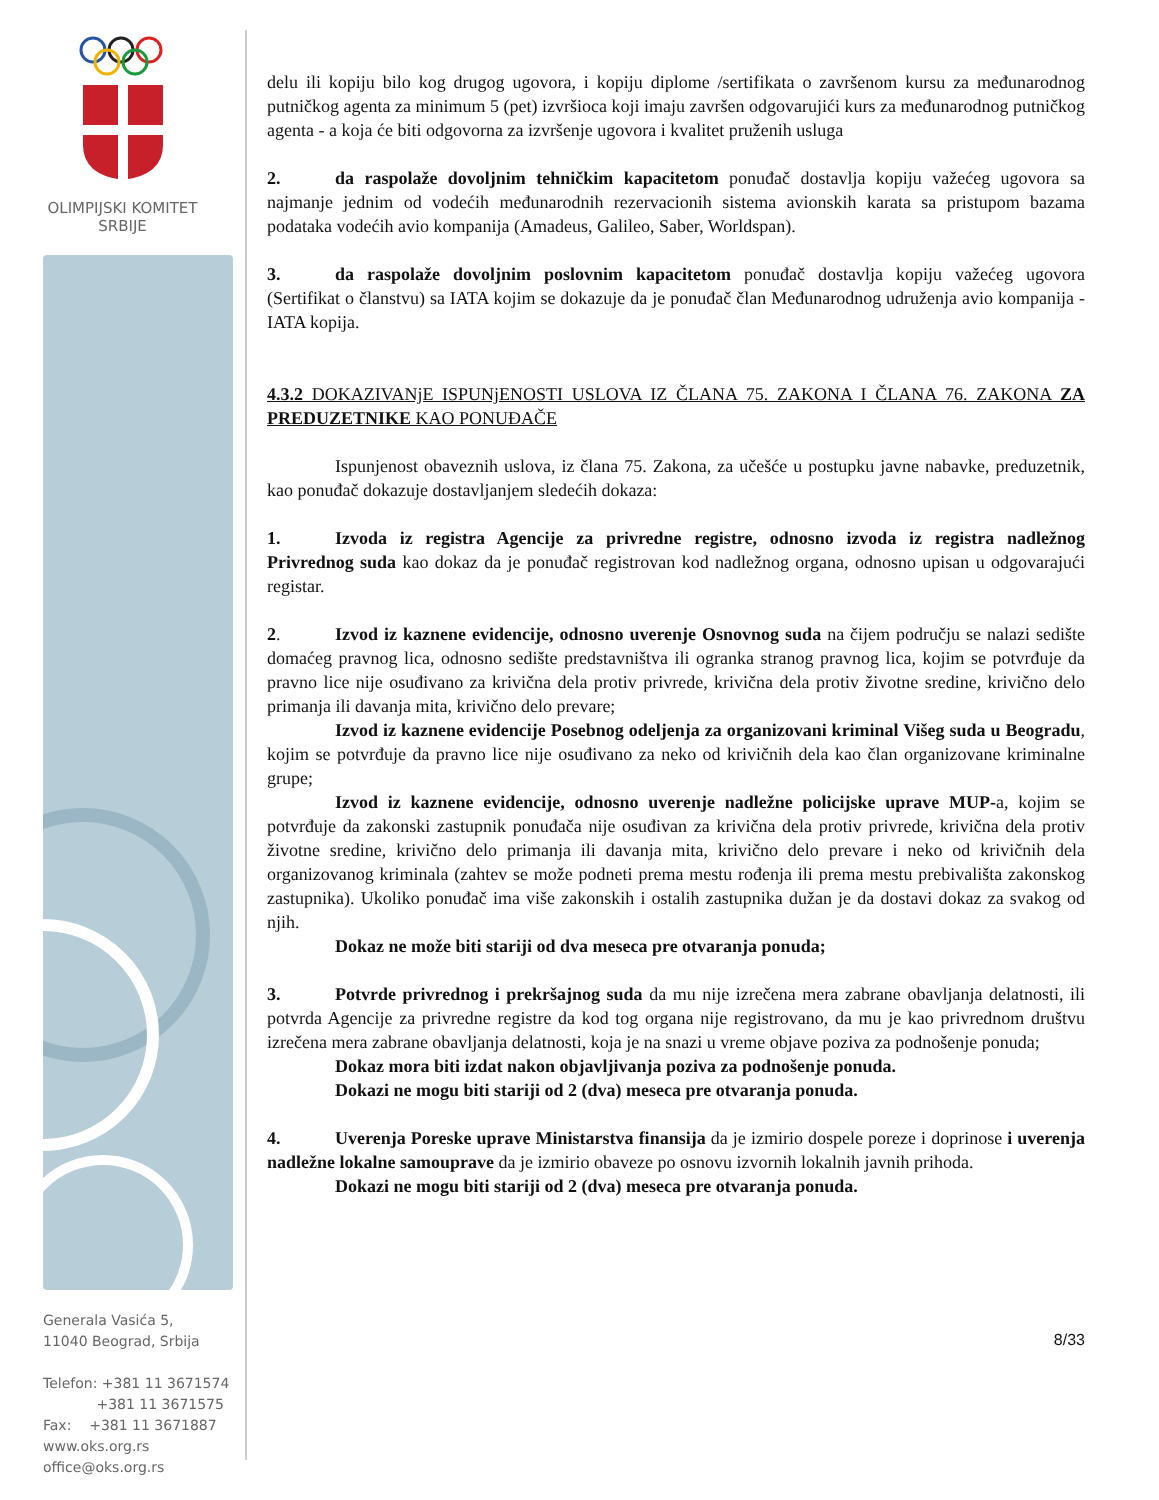OLIMPIJSKI KOMITET
SRBIJE
Generala Vasića 5,
11040 Beograd, Srbija
Telefon: +381 11 3671574
+381 11 3671575
Fax: +381 11 3671887
www.oks.org.rs
office@oks.org.rs
delu ili kopiju bilo kog drugog ugovora, i kopiju diplome /sertifikata o završenom kursu za međunarodnog putničkog agenta za minimum 5 (pet) izvršioca koji imaju završen odgovarujići kurs za međunarodnog putničkog agenta - a koja će biti odgovorna za izvršenje ugovora i kvalitet pruženih usluga
2. da raspolaže dovoljnim tehničkim kapacitetom ponuđač dostavlja kopiju važećeg ugovora sa najmanje jednim od vodećih međunarodnih rezervacionih sistema avionskih karata sa pristupom bazama podataka vodećih avio kompanija (Amadeus, Galileo, Saber, Worldspan).
3. da raspolaže dovoljnim poslovnim kapacitetom ponuđač dostavlja kopiju važećeg ugovora (Sertifikat o članstvu) sa IATA kojim se dokazuje da je ponuđač član Međunarodnog udruženja avio kompanija - IATA kopija.
4.3.2 DOKAZIVANjE ISPUNjENOSTI USLOVA IZ ČLANA 75. ZAKONA I ČLANA 76. ZAKONA ZA PREDUZETNIKE KAO PONUĐAČE
Ispunjenost obaveznih uslova, iz člana 75. Zakona, za učešće u postupku javne nabavke, preduzetnik, kao ponuđač dokazuje dostavljanjem sledećih dokaza:
1. Izvoda iz registra Agencije za privredne registre, odnosno izvoda iz registra nadležnog Privrednog suda kao dokaz da je ponuđač registrovan kod nadležnog organa, odnosno upisan u odgovarajući registar.
2. Izvod iz kaznene evidencije, odnosno uverenje Osnovnog suda na čijem području se nalazi sedište domaćeg pravnog lica, odnosno sedište predstavništva ili ogranka stranog pravnog lica, kojim se potvrđuje da pravno lice nije osuđivano za krivična dela protiv privrede, krivična dela protiv životne sredine, krivično delo primanja ili davanja mita, krivično delo prevare;
Izvod iz kaznene evidencije Posebnog odeljenja za organizovani kriminal Višeg suda u Beogradu, kojim se potvrđuje da pravno lice nije osuđivano za neko od krivičnih dela kao član organizovane kriminalne grupe;
Izvod iz kaznene evidencije, odnosno uverenje nadležne policijske uprave MUP-a, kojim se potvrđuje da zakonski zastupnik ponuđača nije osuđivan za krivična dela protiv privrede, krivična dela protiv životne sredine, krivično delo primanja ili davanja mita, krivično delo prevare i neko od krivičnih dela organizovanog kriminala (zahtev se može podneti prema mestu rođenja ili prema mestu prebivališta zakonskog zastupnika). Ukoliko ponuđač ima više zakonskih i ostalih zastupnika dužan je da dostavi dokaz za svakog od njih.
Dokaz ne može biti stariji od dva meseca pre otvaranja ponuda;
3. Potvrde privrednog i prekršajnog suda da mu nije izrečena mera zabrane obavljanja delatnosti, ili potvrda Agencije za privredne registre da kod tog organa nije registrovano, da mu je kao privrednom društvu izrečena mera zabrane obavljanja delatnosti, koja je na snazi u vreme objave poziva za podnošenje ponuda;
Dokaz mora biti izdat nakon objavljivanja poziva za podnošenje ponuda.
Dokazi ne mogu biti stariji od 2 (dva) meseca pre otvaranja ponuda.
4. Uverenja Poreske uprave Ministarstva finansija da je izmirio dospele poreze i doprinose i uverenja nadležne lokalne samouprave da je izmirio obaveze po osnovu izvornih lokalnih javnih prihoda.
Dokazi ne mogu biti stariji od 2 (dva) meseca pre otvaranja ponuda.
8/33